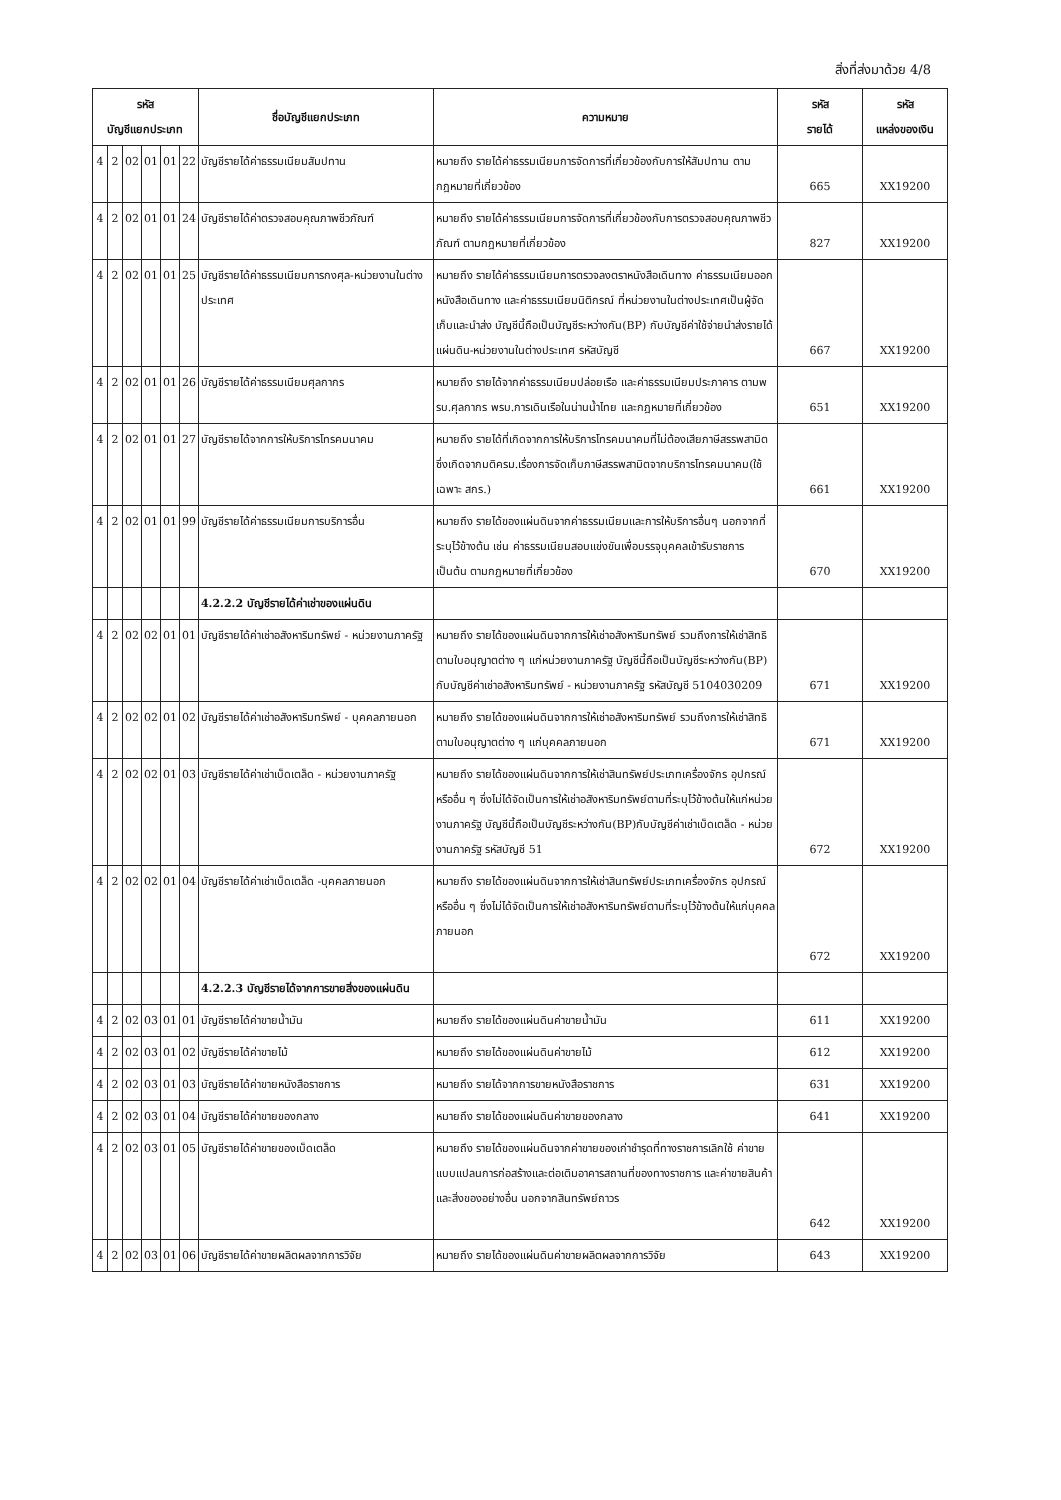สิ่งที่ส่งมาด้วย 4/8
| รหัส บัญชีแยกประเภท | | | | | | ชื่อบัญชีแยกประเภท | ความหมาย | รหัส รายได้ | รหัส แหล่งของเงิน |
| --- | --- | --- | --- | --- | --- | --- | --- | --- | --- |
| 4 | 2 | 02 | 01 | 01 | 22 | บัญชีรายได้ค่าธรรมเนียมสัมปทาน | หมายถึง รายได้ค่าธรรมเนียมการจัดการที่เกี่ยวข้องกับการให้สัมปทาน ตามกฎหมายที่เกี่ยวข้อง | 665 | XX19200 |
| 4 | 2 | 02 | 01 | 01 | 24 | บัญชีรายได้ค่าตรวจสอบคุณภาพชีวภัณฑ์ | หมายถึง รายได้ค่าธรรมเนียมการจัดการที่เกี่ยวข้องกับการตรวจสอบคุณภาพชีวภัณฑ์ ตามกฎหมายที่เกี่ยวข้อง | 827 | XX19200 |
| 4 | 2 | 02 | 01 | 01 | 25 | บัญชีรายได้ค่าธรรมเนียมการกงศุล-หน่วยงานในต่างประเทศ | หมายถึง รายได้ค่าธรรมเนียมการตรวจลงตราหนังสือเดินทาง ค่าธรรมเนียมออกหนังสือเดินทาง และค่าธรรมเนียมนิติกรณ์ ที่หน่วยงานในต่างประเทศเป็นผู้จัดเก็บและนำส่ง บัญชีนี้ถือเป็นบัญชีระหว่างกัน(BP) กับบัญชีค่าใช้จ่ายนำส่งรายได้แผ่นดิน-หน่วยงานในต่างประเทศ รหัสบัญชี | 667 | XX19200 |
| 4 | 2 | 02 | 01 | 01 | 26 | บัญชีรายได้ค่าธรรมเนียมศุลกากร | หมายถึง รายได้จากค่าธรรมเนียมปล่อยเรือ และค่าธรรมเนียมประภาคาร ตามพรบ.ศุลกากร พรบ.การเดินเรือในน่านน้ำไทย และกฎหมายที่เกี่ยวข้อง | 651 | XX19200 |
| 4 | 2 | 02 | 01 | 01 | 27 | บัญชีรายได้จากการให้บริการโทรคมนาคม | หมายถึง รายได้ที่เกิดจากการให้บริการโทรคมนาคมที่ไม่ต้องเสียภาษีสรรพสามิตซึ่งเกิดจากมติครม.เรื่องการจัดเก็บภาษีสรรพสามิตจากบริการโทรคมนาคม(ใช้เฉพาะ สกร.) | 661 | XX19200 |
| 4 | 2 | 02 | 01 | 01 | 99 | บัญชีรายได้ค่าธรรมเนียมการบริการอื่น | หมายถึง รายได้ของแผ่นดินจากค่าธรรมเนียมและการให้บริการอื่นๆ นอกจากที่ระบุไว้ข้างต้น เช่น ค่าธรรมเนียมสอบแข่งขันเพื่อบรรจุบุคคลเข้ารับราชการ เป็นต้น ตามกฎหมายที่เกี่ยวข้อง | 670 | XX19200 |
| | | | | | | 4.2.2.2 บัญชีรายได้ค่าเช่าของแผ่นดิน | | | |
| 4 | 2 | 02 | 02 | 01 | 01 | บัญชีรายได้ค่าเช่าอสังหาริมทรัพย์ - หน่วยงานภาครัฐ | หมายถึง รายได้ของแผ่นดินจากการให้เช่าอสังหาริมทรัพย์ รวมถึงการให้เช่าสิทธิตามใบอนุญาตต่าง ๆ แก่หน่วยงานภาครัฐ บัญชีนี้ถือเป็นบัญชีระหว่างกัน(BP) กับบัญชีค่าเช่าอสังหาริมทรัพย์ - หน่วยงานภาครัฐ รหัสบัญชี 5104030209 | 671 | XX19200 |
| 4 | 2 | 02 | 02 | 01 | 02 | บัญชีรายได้ค่าเช่าอสังหาริมทรัพย์ - บุคคลภายนอก | หมายถึง รายได้ของแผ่นดินจากการให้เช่าอสังหาริมทรัพย์ รวมถึงการให้เช่าสิทธิตามใบอนุญาตต่าง ๆ แก่บุคคลภายนอก | 671 | XX19200 |
| 4 | 2 | 02 | 02 | 01 | 03 | บัญชีรายได้ค่าเช่าเบ็ดเตล็ด - หน่วยงานภาครัฐ | หมายถึง รายได้ของแผ่นดินจากการให้เช่าสินทรัพย์ประเภทเครื่องจักร อุปกรณ์ หรืออื่น ๆ ซึ่งไม่ได้จัดเป็นการให้เช่าอสังหาริมทรัพย์ตามที่ระบุไว้ข้างต้นให้แก่หน่วยงานภาครัฐ บัญชีนี้ถือเป็นบัญชีระหว่างกัน(BP)กับบัญชีค่าเช่าเบ็ดเตล็ด - หน่วยงานภาครัฐ รหัสบัญชี 51 | 672 | XX19200 |
| 4 | 2 | 02 | 02 | 01 | 04 | บัญชีรายได้ค่าเช่าเบ็ดเตล็ด -บุคคลภายนอก | หมายถึง รายได้ของแผ่นดินจากการให้เช่าสินทรัพย์ประเภทเครื่องจักร อุปกรณ์ หรืออื่น ๆ ซึ่งไม่ได้จัดเป็นการให้เช่าอสังหาริมทรัพย์ตามที่ระบุไว้ข้างต้นให้แก่บุคคลภายนอก | 672 | XX19200 |
| | | | | | | 4.2.2.3 บัญชีรายได้จากการขายสิ่งของแผ่นดิน | | | |
| 4 | 2 | 02 | 03 | 01 | 01 | บัญชีรายได้ค่าขายน้ำมัน | หมายถึง รายได้ของแผ่นดินค่าขายน้ำมัน | 611 | XX19200 |
| 4 | 2 | 02 | 03 | 01 | 02 | บัญชีรายได้ค่าขายไม้ | หมายถึง รายได้ของแผ่นดินค่าขายไม้ | 612 | XX19200 |
| 4 | 2 | 02 | 03 | 01 | 03 | บัญชีรายได้ค่าขายหนังสือราชการ | หมายถึง รายได้จากการขายหนังสือราชการ | 631 | XX19200 |
| 4 | 2 | 02 | 03 | 01 | 04 | บัญชีรายได้ค่าขายของกลาง | หมายถึง รายได้ของแผ่นดินค่าขายของกลาง | 641 | XX19200 |
| 4 | 2 | 02 | 03 | 01 | 05 | บัญชีรายได้ค่าขายของเบ็ดเตล็ด | หมายถึง รายได้ของแผ่นดินจากค่าขายของเก่าชำรุดที่ทางราชการเลิกใช้ ค่าขายแบบแปลนการก่อสร้างและต่อเติมอาคารสถานที่ของทางราชการ และค่าขายสินค้าและสิ่งของอย่างอื่น นอกจากสินทรัพย์ถาวร | 642 | XX19200 |
| 4 | 2 | 02 | 03 | 01 | 06 | บัญชีรายได้ค่าขายผลิตผลจากการวิจัย | หมายถึง รายได้ของแผ่นดินค่าขายผลิตผลจากการวิจัย | 643 | XX19200 |